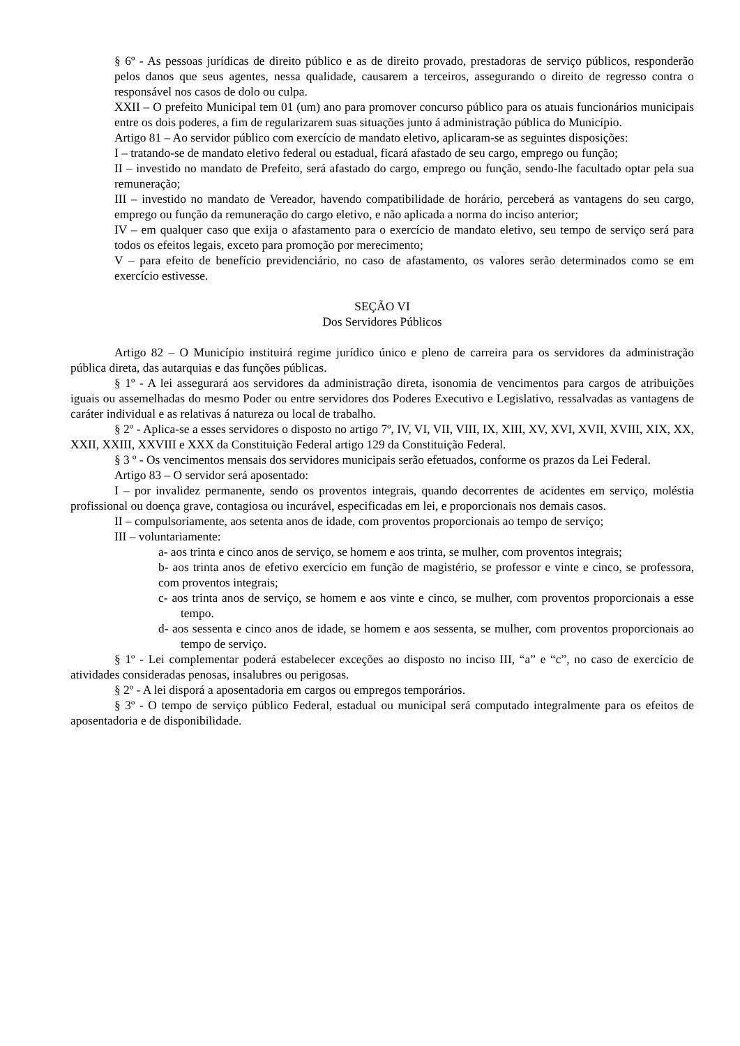§ 6º - As pessoas jurídicas de direito público e as de direito provado, prestadoras de serviço públicos, responderão pelos danos que seus agentes, nessa qualidade, causarem a terceiros, assegurando o direito de regresso contra o responsável nos casos de dolo ou culpa.
XXII – O prefeito Municipal tem 01 (um) ano para promover concurso público para os atuais funcionários municipais entre os dois poderes, a fim de regularizarem suas situações junto á administração pública do Município.
Artigo 81 – Ao servidor público com exercício de mandato eletivo, aplicaram-se as seguintes disposições:
I – tratando-se de mandato eletivo federal ou estadual, ficará afastado de seu cargo, emprego ou função;
II – investido no mandato de Prefeito, será afastado do cargo, emprego ou função, sendo-lhe facultado optar pela sua remuneração;
III – investido no mandato de Vereador, havendo compatibilidade de horário, perceberá as vantagens do seu cargo, emprego ou função da remuneração do cargo eletivo, e não aplicada a norma do inciso anterior;
IV – em qualquer caso que exija o afastamento para o exercício de mandato eletivo, seu tempo de serviço será para todos os efeitos legais, exceto para promoção por merecimento;
V – para efeito de benefício previdenciário, no caso de afastamento, os valores serão determinados como se em exercício estivesse.
SEÇÃO VI
Dos Servidores Públicos
Artigo 82 – O Município instituirá regime jurídico único e pleno de carreira para os servidores da administração pública direta, das autarquias e das funções públicas.
§ 1º - A lei assegurará aos servidores da administração direta, isonomia de vencimentos para cargos de atribuições iguais ou assemelhadas do mesmo Poder ou entre servidores dos Poderes Executivo e Legislativo, ressalvadas as vantagens de caráter individual e as relativas á natureza ou local de trabalho.
§ 2º - Aplica-se a esses servidores o disposto no artigo 7º, IV, VI, VII, VIII, IX, XIII, XV, XVI, XVII, XVIII, XIX, XX, XXII, XXIII, XXVIII e XXX da Constituição Federal artigo 129 da Constituição Federal.
§ 3 º - Os vencimentos mensais dos servidores municipais serão efetuados, conforme os prazos da Lei Federal.
Artigo 83 – O servidor será aposentado:
I – por invalidez permanente, sendo os proventos integrais, quando decorrentes de acidentes em serviço, moléstia profissional ou doença grave, contagiosa ou incurável, especificadas em lei, e proporcionais nos demais casos.
II – compulsoriamente, aos setenta anos de idade, com proventos proporcionais ao tempo de serviço;
III – voluntariamente:
a- aos trinta e cinco anos de serviço, se homem e aos trinta, se mulher, com proventos integrais;
b- aos trinta anos de efetivo exercício em função de magistério, se professor e vinte e cinco, se professora, com proventos integrais;
c- aos trinta anos de serviço, se homem e aos vinte e cinco, se mulher, com proventos proporcionais a esse tempo.
d- aos sessenta e cinco anos de idade, se homem e aos sessenta, se mulher, com proventos proporcionais ao tempo de serviço.
§ 1º - Lei complementar poderá estabelecer exceções ao disposto no inciso III, “a” e “c”, no caso de exercício de atividades consideradas penosas, insalubres ou perigosas.
§ 2º - A lei disporá a aposentadoria em cargos ou empregos temporários.
§ 3º - O tempo de serviço público Federal, estadual ou municipal será computado integralmente para os efeitos de aposentadoria e de disponibilidade.